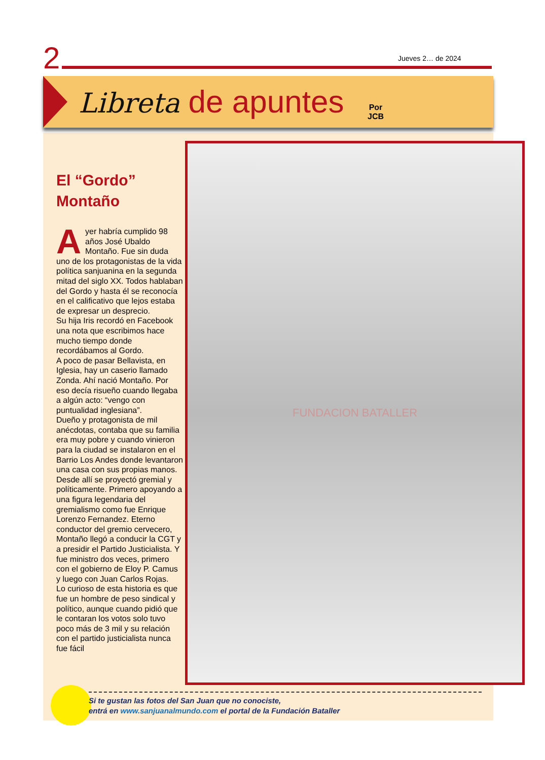2 Jueves 2… de 2024
Libreta de apuntes
Por
JCB
El “Gordo” Montaño
Ayer habría cumplido 98 años José Ubaldo Montaño. Fue sin duda uno de los protagonistas de la vida política sanjuanina en la segunda mitad del siglo XX. Todos hablaban del Gordo y hasta él se reconocía en el calificativo que lejos estaba de expresar un desprecio.
Su hija Iris recordó en Facebook una nota que escribimos hace mucho tiempo donde recordábamos al Gordo.
A poco de pasar Bellavista, en Iglesia, hay un caserio llamado Zonda. Ahí nació Montaño. Por eso decía risueño cuando llegaba a algún acto: “vengo con puntualidad inglesiana”.
Dueño y protagonista de mil anécdotas, contaba que su familia era muy pobre y cuando vinieron para la ciudad se instalaron en el Barrio Los Andes donde levantaron una casa con sus propias manos. Desde allí se proyectó gremial y políticamente. Primero apoyando a una figura legendaria del gremialismo como fue Enrique Lorenzo Fernandez. Eterno conductor del gremio cervecero, Montaño llegó a conducir la CGT y a presidir el Partido Justicialista. Y fue ministro dos veces, primero con el gobierno de Eloy P. Camus y luego con Juan Carlos Rojas.
Lo curioso de esta historia es que fue un hombre de peso sindical y político, aunque cuando pidió que le contaran los votos solo tuvo poco más de 3 mil y su relación con el partido justicialista nunca fue fácil
FUNDACION BATALLER
Si te gustan las fotos del San Juan que no conociste,
entrá en www.sanjuanalmundo.com el portal de la Fundación Bataller